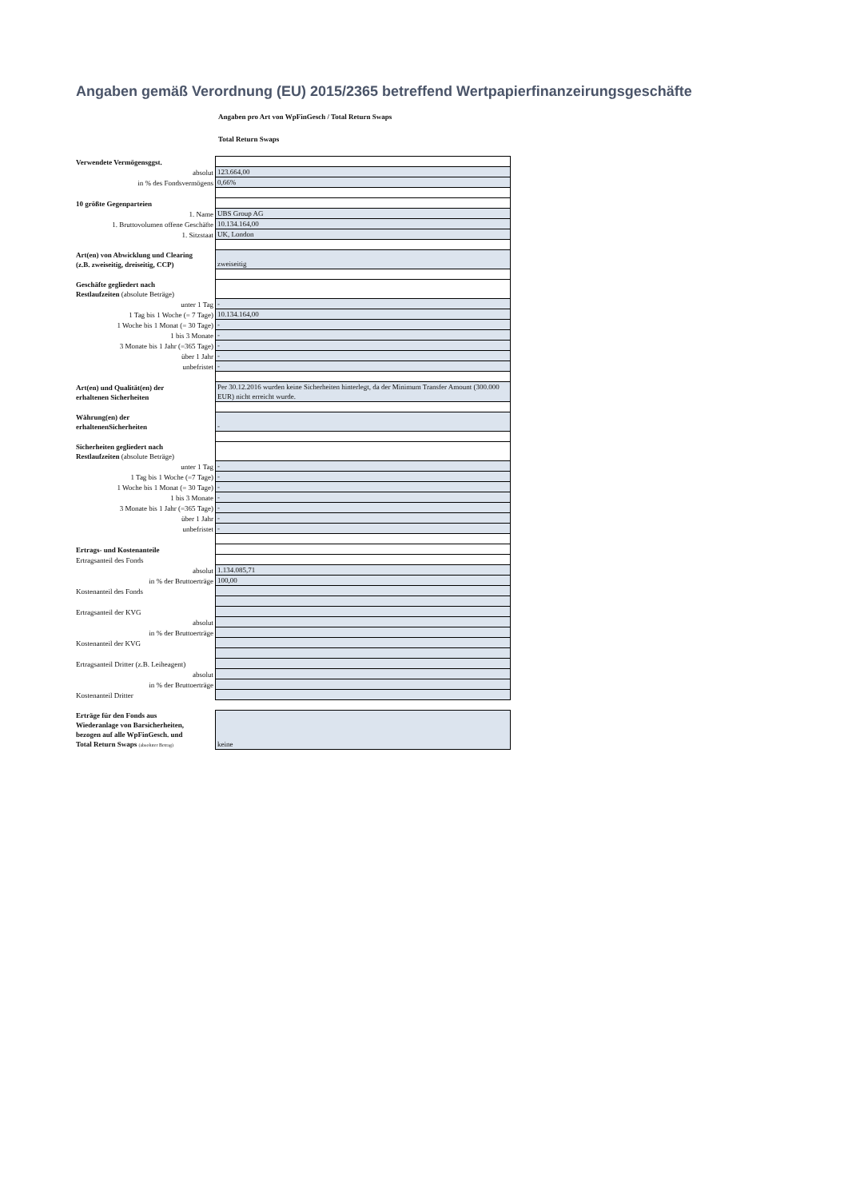Angaben gemäß Verordnung (EU) 2015/2365 betreffend Wertpapierfinanzeirungsgeschäfte
Angaben pro Art von WpFinGesch / Total Return Swaps
Total Return Swaps
| Verwendete Vermögensggst. | |
| absolut | 123.664,00 |
| in % des Fondsvermögens | 0,66% |
| 10 größte Gegenparteien | |
| 1. Name | UBS Group AG |
| 1. Bruttovolumen offene Geschäfte | 10.134.164,00 |
| 1. Sitzstaat | UK, London |
| Art(en) von Abwicklung und Clearing (z.B. zweiseitig, dreiseitig, CCP) | zweiseitig |
| Geschäfte gegliedert nach Restlaufzeiten (absolute Beträge) | |
| unter 1 Tag | - |
| 1 Tag bis 1 Woche (= 7 Tage) | 10.134.164,00 |
| 1 Woche bis 1 Monat (= 30 Tage) | - |
| 1 bis 3 Monate | - |
| 3 Monate bis 1 Jahr (=365 Tage) | - |
| über 1 Jahr | - |
| unbefristet | - |
| Art(en) und Qualität(en) der erhaltenen Sicherheiten | Per 30.12.2016 wurden keine Sicherheiten hinterlegt, da der Minimum Transfer Amount (300.000 EUR) nicht erreicht wurde. |
| Währung(en) der erhaltenenSicherheiten | - |
| Sicherheiten gegliedert nach Restlaufzeiten (absolute Beträge) | |
| unter 1 Tag | - |
| 1 Tag bis 1 Woche (=7 Tage) | - |
| 1 Woche bis 1 Monat (= 30 Tage) | - |
| 1 bis 3 Monate | - |
| 3 Monate bis 1 Jahr (=365 Tage) | - |
| über 1 Jahr | - |
| unbefristet | - |
| Ertrags- und Kostenanteile | |
| Ertragsanteil des Fonds | |
| absolut | 1.134.085,71 |
| in % der Bruttoerträge | 100,00 |
| Kostenanteil des Fonds | |
| Ertragsanteil der KVG | |
| absolut | |
| in % der Bruttoerträge | |
| Kostenanteil der KVG | |
| Ertragsanteil Dritter (z.B. Leiheagent) | |
| absolut | |
| in % der Bruttoerträge | |
| Kostenanteil Dritter | |
| Erträge für den Fonds aus Wiederanlage von Barsicherheiten, bezogen auf alle WpFinGesch. und Total Return Swaps (absoluter Betrag) | keine |